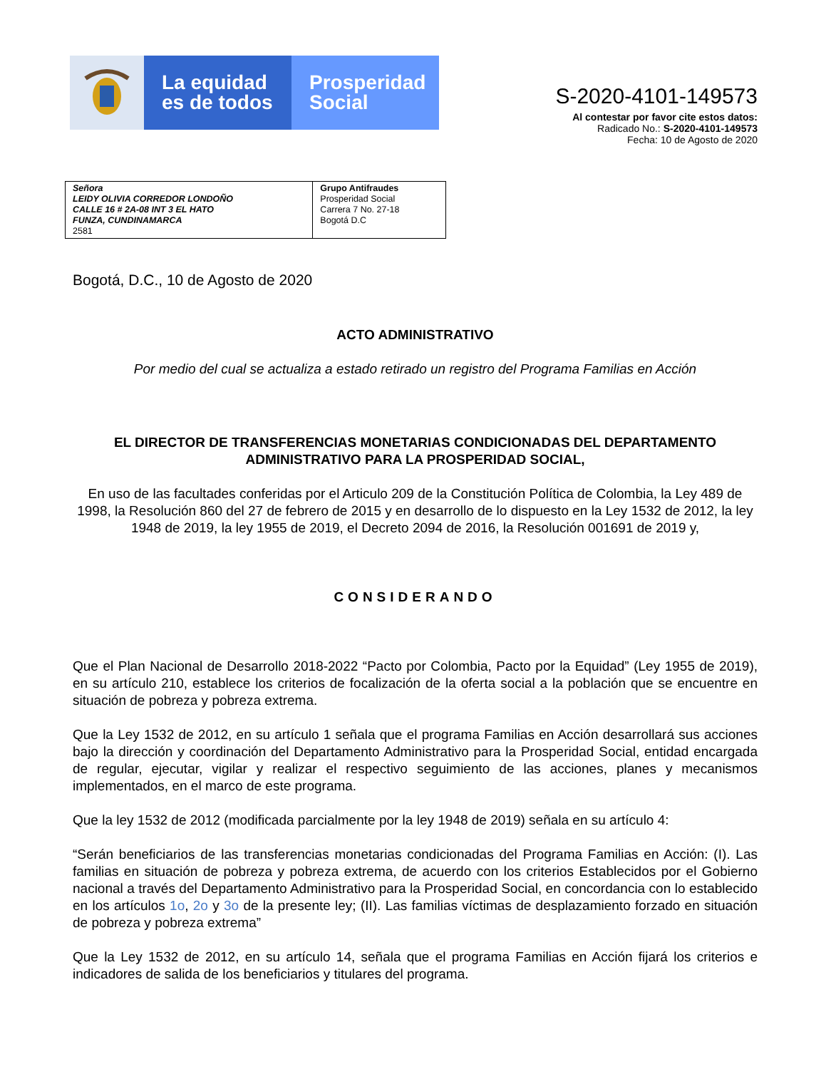La equidad
es de todos
Prosperidad
Social
S-2020-4101-149573
Al contestar por favor cite estos datos:
Radicado No.: S-2020-4101-149573
Fecha: 10 de Agosto de 2020
| Señora LEIDY OLIVIA CORREDOR LONDOÑO CALLE 16 # 2A-08 INT 3 EL HATO FUNZA, CUNDINAMARCA 2581 | Grupo Antifraudes Prosperidad Social Carrera 7 No. 27-18 Bogotá D.C |
Bogotá, D.C., 10 de Agosto de 2020
ACTO ADMINISTRATIVO
Por medio del cual se actualiza a estado retirado un registro del Programa Familias en Acción
EL DIRECTOR DE TRANSFERENCIAS MONETARIAS CONDICIONADAS DEL DEPARTAMENTO ADMINISTRATIVO PARA LA PROSPERIDAD SOCIAL,
En uso de las facultades conferidas por el Articulo 209 de la Constitución Política de Colombia, la Ley 489 de 1998, la Resolución 860 del 27 de febrero de 2015 y en desarrollo de lo dispuesto en la Ley 1532 de 2012, la ley 1948 de 2019, la ley 1955 de 2019, el Decreto 2094 de 2016, la Resolución 001691 de 2019 y,
CONSIDERANDO
Que el Plan Nacional de Desarrollo 2018-2022 “Pacto por Colombia, Pacto por la Equidad” (Ley 1955 de 2019), en su artículo 210, establece los criterios de focalización de la oferta social a la población que se encuentre en situación de pobreza y pobreza extrema.
Que la Ley 1532 de 2012, en su artículo 1 señala que el programa Familias en Acción desarrollará sus acciones bajo la dirección y coordinación del Departamento Administrativo para la Prosperidad Social, entidad encargada de regular, ejecutar, vigilar y realizar el respectivo seguimiento de las acciones, planes y mecanismos implementados, en el marco de este programa.
Que la ley 1532 de 2012 (modificada parcialmente por la ley 1948 de 2019) señala en su artículo 4:
“Serán beneficiarios de las transferencias monetarias condicionadas del Programa Familias en Acción: (I). Las familias en situación de pobreza y pobreza extrema, de acuerdo con los criterios Establecidos por el Gobierno nacional a través del Departamento Administrativo para la Prosperidad Social, en concordancia con lo establecido en los artículos 1o, 2o y 3o de la presente ley; (II). Las familias víctimas de desplazamiento forzado en situación de pobreza y pobreza extrema”
Que la Ley 1532 de 2012, en su artículo 14, señala que el programa Familias en Acción fijará los criterios e indicadores de salida de los beneficiarios y titulares del programa.